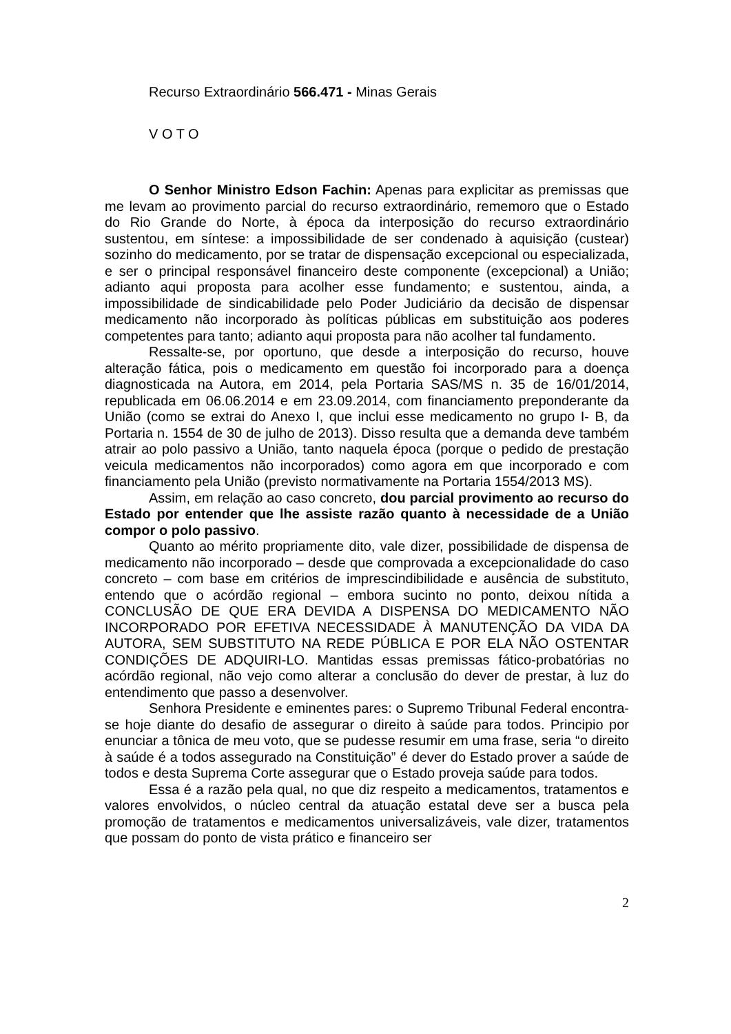Recurso Extraordinário 566.471 - Minas Gerais
V O T O
O Senhor Ministro Edson Fachin: Apenas para explicitar as premissas que me levam ao provimento parcial do recurso extraordinário, rememoro que o Estado do Rio Grande do Norte, à época da interposição do recurso extraordinário sustentou, em síntese: a impossibilidade de ser condenado à aquisição (custear) sozinho do medicamento, por se tratar de dispensação excepcional ou especializada, e ser o principal responsável financeiro deste componente (excepcional) a União; adianto aqui proposta para acolher esse fundamento; e sustentou, ainda, a impossibilidade de sindicabilidade pelo Poder Judiciário da decisão de dispensar medicamento não incorporado às políticas públicas em substituição aos poderes competentes para tanto; adianto aqui proposta para não acolher tal fundamento.
Ressalte-se, por oportuno, que desde a interposição do recurso, houve alteração fática, pois o medicamento em questão foi incorporado para a doença diagnosticada na Autora, em 2014, pela Portaria SAS/MS n. 35 de 16/01/2014, republicada em 06.06.2014 e em 23.09.2014, com financiamento preponderante da União (como se extrai do Anexo I, que inclui esse medicamento no grupo I- B, da Portaria n. 1554 de 30 de julho de 2013). Disso resulta que a demanda deve também atrair ao polo passivo a União, tanto naquela época (porque o pedido de prestação veicula medicamentos não incorporados) como agora em que incorporado e com financiamento pela União (previsto normativamente na Portaria 1554/2013 MS).
Assim, em relação ao caso concreto, dou parcial provimento ao recurso do Estado por entender que lhe assiste razão quanto à necessidade de a União compor o polo passivo.
Quanto ao mérito propriamente dito, vale dizer, possibilidade de dispensa de medicamento não incorporado – desde que comprovada a excepcionalidade do caso concreto – com base em critérios de imprescindibilidade e ausência de substituto, entendo que o acórdão regional – embora sucinto no ponto, deixou nítida a CONCLUSÃO DE QUE ERA DEVIDA A DISPENSA DO MEDICAMENTO NÃO INCORPORADO POR EFETIVA NECESSIDADE À MANUTENÇÃO DA VIDA DA AUTORA, SEM SUBSTITUTO NA REDE PÚBLICA E POR ELA NÃO OSTENTAR CONDIÇÕES DE ADQUIRI-LO. Mantidas essas premissas fático-probatórias no acórdão regional, não vejo como alterar a conclusão do dever de prestar, à luz do entendimento que passo a desenvolver.
Senhora Presidente e eminentes pares: o Supremo Tribunal Federal encontra-se hoje diante do desafio de assegurar o direito à saúde para todos. Principio por enunciar a tônica de meu voto, que se pudesse resumir em uma frase, seria “o direito à saúde é a todos assegurado na Constituição” é dever do Estado prover a saúde de todos e desta Suprema Corte assegurar que o Estado proveja saúde para todos.
Essa é a razão pela qual, no que diz respeito a medicamentos, tratamentos e valores envolvidos, o núcleo central da atuação estatal deve ser a busca pela promoção de tratamentos e medicamentos universalizáveis, vale dizer, tratamentos que possam do ponto de vista prático e financeiro ser
2